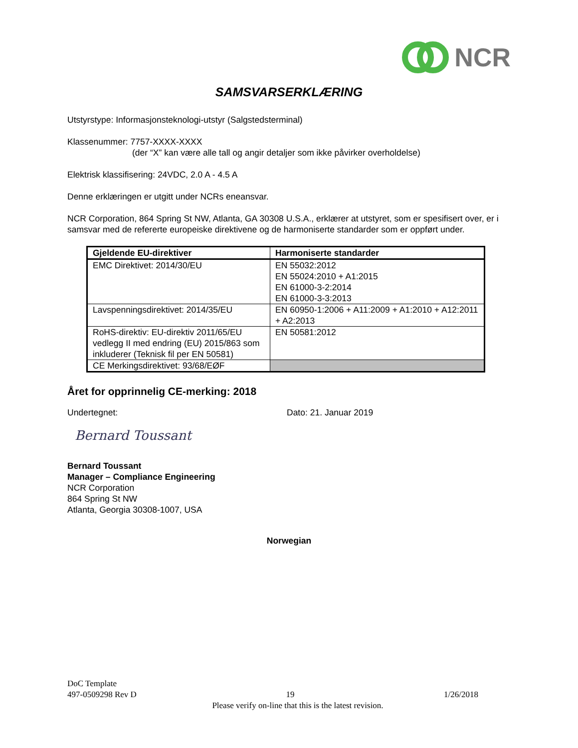NCR
SAMSVARSERKLÆRING
Utstyrstype: Informasjonsteknologi-utstyr (Salgstedsterminal)
Klassenummer: 7757-XXXX-XXXX
(der “X” kan være alle tall og angir detaljer som ikke påvirker overholdelse)
Elektrisk klassifisering: 24VDC, 2.0 A - 4.5 A
Denne erklæringen er utgitt under NCRs eneansvar.
NCR Corporation, 864 Spring St NW, Atlanta, GA 30308 U.S.A., erklærer at utstyret, som er spesifisert over, er i samsvar med de refererte europeiske direktivene og de harmoniserte standarder som er oppført under.
| Gjeldende EU-direktiver | Harmoniserte standarder |
| --- | --- |
| EMC Direktivet: 2014/30/EU | EN 55032:2012 EN 55024:2010 + A1:2015 EN 61000-3-2:2014 EN 61000-3-3:2013 |
| Lavspenningsdirektivet: 2014/35/EU | EN 60950-1:2006 + A11:2009 + A1:2010 + A12:2011 + A2:2013 |
| RoHS-direktiv: EU-direktiv 2011/65/EU vedlegg II med endring (EU) 2015/863 som inkluderer (Teknisk fil per EN 50581) | EN 50581:2012 |
| CE Merkingsdirektivet: 93/68/EØF | |
Året for opprinnelig CE-merking: 2018
Undertegnet: Dato: 21. Januar 2019
Bernard Toussant
Bernard Toussant
Manager – Compliance Engineering
NCR Corporation
864 Spring St NW
Atlanta, Georgia 30308-1007, USA
Norwegian
DoC Template
497-0509298 Rev D 19 1/26/2018
Please verify on-line that this is the latest revision.